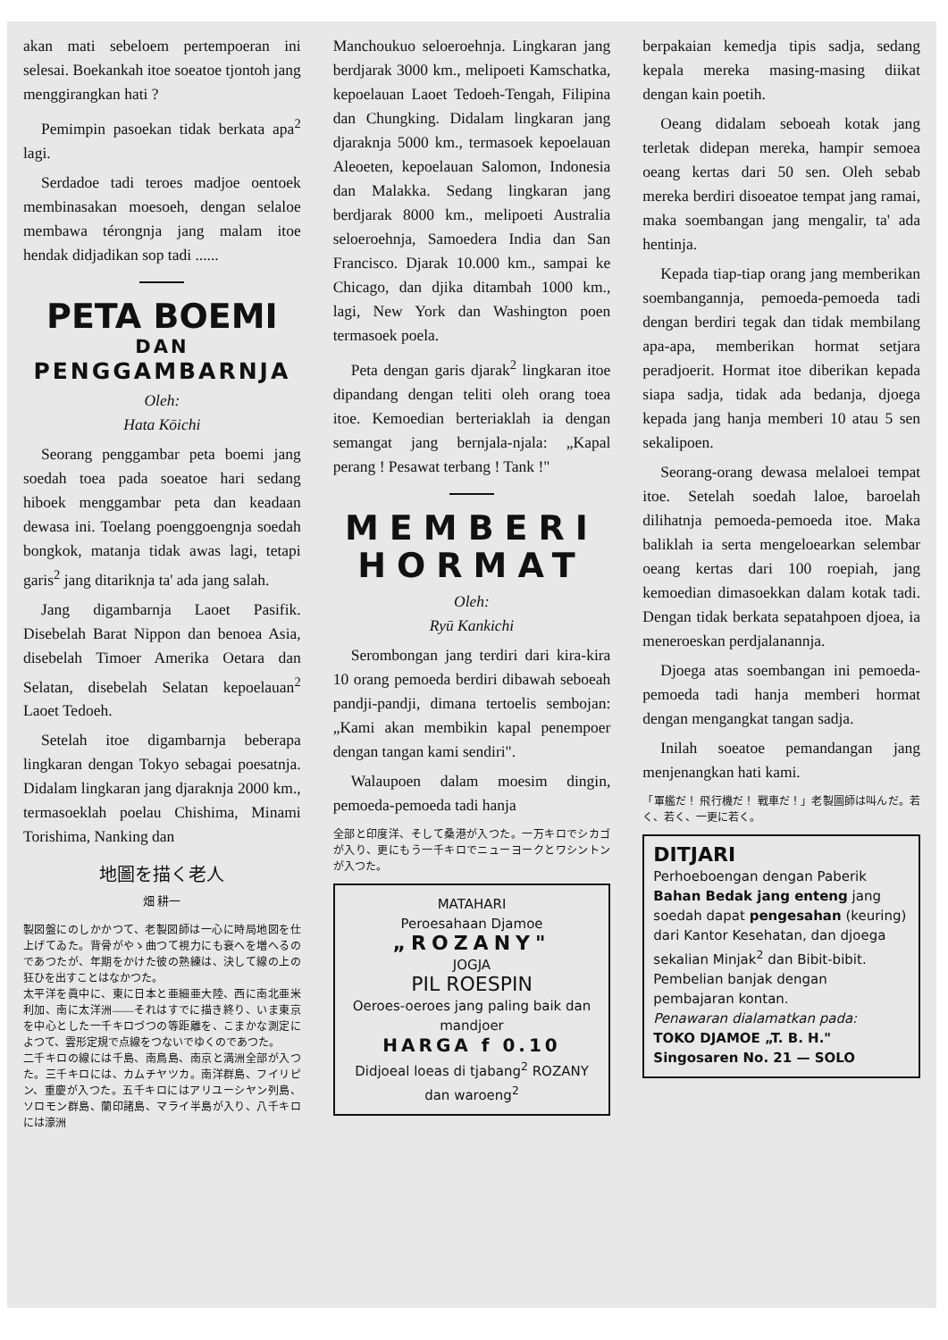akan mati sebeloem pertempoeran ini selesai. Boekankah itoe soeatoe tjontoh jang menggirangkan hati ?
Pemimpin pasoekan tidak berkata apa<sup>2</sup> lagi.
Serdadoe tadi teroes madjoe oentoek membinasakan moesoeh, dengan selaloe membawa térongnja jang malam itoe hendak didjadikan sop tadi ......
PETA BOEMI
DAN
PENGGAMBARNJA
Oleh:
Hata Kōichi
Seorang penggambar peta boemi jang soedah toea pada soeatoe hari sedang hiboek menggambar peta dan keadaan dewasa ini. Toelang poenggoengnja soedah bongkok, matanja tidak awas lagi, tetapi garis<sup>2</sup> jang ditariknja ta' ada jang salah.
Jang digambarnja Laoet Pasifik. Disebelah Barat Nippon dan benoea Asia, disebelah Timoer Amerika Oetara dan Selatan, disebelah Selatan kepoelauan<sup>2</sup> Laoet Tedoeh.
Setelah itoe digambarnja beberapa lingkaran dengan Tokyo sebagai poesatnja. Didalam lingkaran jang djaraknja 2000 km., termasoeklah poelau Chishima, Minami Torishima, Nanking dan
地圖を描く老人
畑 耕一
製図盤にのしかかつて、老製図師は一心に時局地図を仕上げてゐた。背骨がやゝ曲つて視力にも衰へを増へるのであつたが、年期をかけた彼の熟練は、決して線の上の狂ひを出すことはなかつた。
太平洋を眞中に、東に日本と亜細亜大陸、西に南北亜米利加、南に太洋洲――それはすでに描き終り、いま東京を中心とした一千キロづつの等距離を、こまかな測定によつて、雲形定規で点線をつないでゆくのであつた。
二千キロの線には千島、南鳥島、南京と満洲全部が入つた。三千キロには、カムチヤツカ。南洋群島、フイリピン、重慶が入つた。五千キロにはアリユーシヤン列島、ソロモン群島、蘭印諸島、マライ半島が入り、八千キロには濠洲
Manchoukuo seloeroehnja. Lingkaran jang berdjarak 3000 km., melipoeti Kamschatka, kepoelauan Laoet Tedoeh-Tengah, Filipina dan Chungking. Didalam lingkaran jang djaraknja 5000 km., termasoek kepoelauan Aleoeten, kepoelauan Salomon, Indonesia dan Malakka. Sedang lingkaran jang berdjarak 8000 km., melipoeti Australia seloeroehnja, Samoedera India dan San Francisco. Djarak 10.000 km., sampai ke Chicago, dan djika ditambah 1000 km., lagi, New York dan Washington poen termasoek poela.
Peta dengan garis djarak<sup>2</sup> lingkaran itoe dipandang dengan teliti oleh orang toea itoe. Kemoedian berteriaklah ia dengan semangat jang bernjala-njala: „Kapal perang ! Pesawat terbang ! Tank !"
MEMBERI
HORMAT
Oleh:
Ryū Kankichi
Serombongan jang terdiri dari kira-kira 10 orang pemoeda berdiri dibawah seboeah pandji-pandji, dimana tertoelis sembojan: „Kami akan membikin kapal penempoer dengan tangan kami sendiri".
Walaupoen dalam moesim dingin, pemoeda-pemoeda tadi hanja
全部と印度洋、そして桑港が入つた。一万キロでシカゴが入り、更にもう一千キロでニューヨークとワシントンが入つた。
MATAHARI
Peroesahaan Djamoe
„ROZANY"
JOGJA
PIL ROESPIN
Oeroes-oeroes jang paling baik dan mandjoer
HARGA f 0.10
Didjoeal loeas di tjabang<sup>2</sup> ROZANY dan waroeng<sup>2</sup>
berpakaian kemedja tipis sadja, sedang kepala mereka masing-masing diikat dengan kain poetih.
Oeang didalam seboeah kotak jang terletak didepan mereka, hampir semoea oeang kertas dari 50 sen. Oleh sebab mereka berdiri disoeatoe tempat jang ramai, maka soembangan jang mengalir, ta' ada hentinja.
Kepada tiap-tiap orang jang memberikan soembangannja, pemoeda-pemoeda tadi dengan berdiri tegak dan tidak membilang apa-apa, memberikan hormat setjara peradjoerit. Hormat itoe diberikan kepada siapa sadja, tidak ada bedanja, djoega kepada jang hanja memberi 10 atau 5 sen sekalipoen.
Seorang-orang dewasa melaloei tempat itoe. Setelah soedah laloe, baroelah dilihatnja pemoeda-pemoeda itoe. Maka baliklah ia serta mengeloearkan selembar oeang kertas dari 100 roepiah, jang kemoedian dimasoekkan dalam kotak tadi. Dengan tidak berkata sepatahpoen djoea, ia meneroeskan perdjalanannja.
Djoega atas soembangan ini pemoeda-pemoeda tadi hanja memberi hormat dengan mengangkat tangan sadja.
Inilah soeatoe pemandangan jang menjenangkan hati kami.
「軍艦だ！ 飛行機だ！ 戰車だ！」老製圖師は叫んだ。若く、若く、一更に若く。
DITJARI
Perhoeboengan dengan Paberik Bahan Bedak jang enteng jang soedah dapat pengesahan (keuring) dari Kantor Kesehatan, dan djoega sekalian Minjak<sup>2</sup> dan Bibit-bibit.
Pembelian banjak dengan pembajaran kontan.
Penawaran dialamatkan pada:
TOKO DJAMOE „T. B. H."
Singosaren No. 21 — SOLO